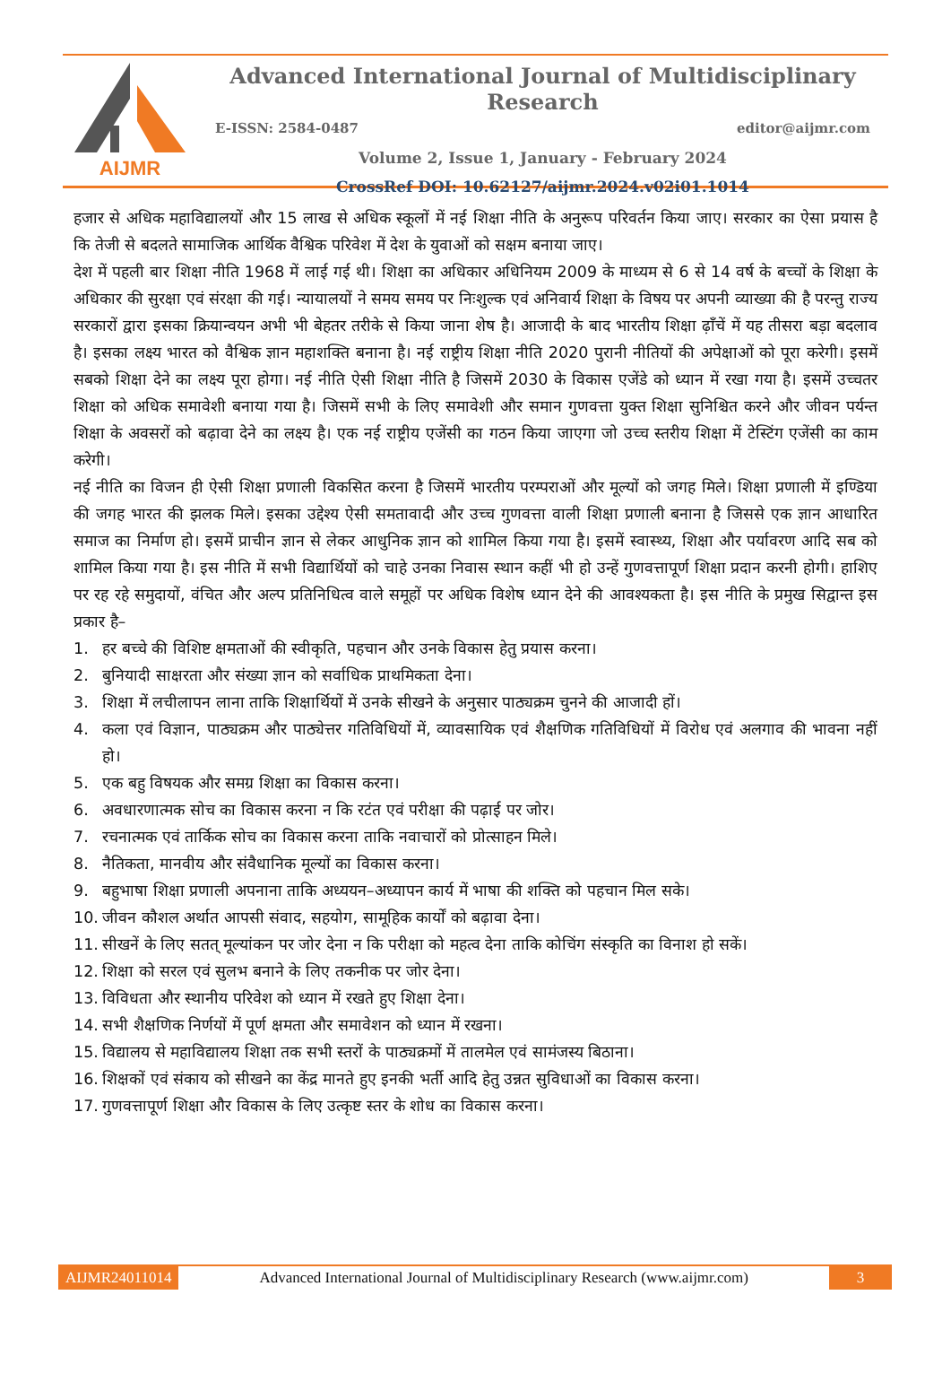AIJMR
Advanced International Journal of Multidisciplinary Research
E-ISSN: 2584-0487 editor@aijmr.com
Volume 2, Issue 1, January - February 2024
CrossRef DOI: 10.62127/aijmr.2024.v02i01.1014
हजार से अधिक महाविद्यालयों और 15 लाख से अधिक स्कूलों में नई शिक्षा नीति के अनुरूप परिवर्तन किया जाए। सरकार का ऐसा प्रयास है कि तेजी से बदलते सामाजिक आर्थिक वैश्विक परिवेश में देश के युवाओं को सक्षम बनाया जाए।
देश में पहली बार शिक्षा नीति 1968 में लाई गई थी। शिक्षा का अधिकार अधिनियम 2009 के माध्यम से 6 से 14 वर्ष के बच्चों के शिक्षा के अधिकार की सुरक्षा एवं संरक्षा की गई। न्यायालयों ने समय समय पर निःशुल्क एवं अनिवार्य शिक्षा के विषय पर अपनी व्याख्या की है परन्तु राज्य सरकारों द्वारा इसका क्रियान्वयन अभी भी बेहतर तरीके से किया जाना शेष है। आजादी के बाद भारतीय शिक्षा ढ़ाँचें में यह तीसरा बड़ा बदलाव है। इसका लक्ष्य भारत को वैश्विक ज्ञान महाशक्ति बनाना है। नई राष्ट्रीय शिक्षा नीति 2020 पुरानी नीतियों की अपेक्षाओं को पूरा करेगी। इसमें सबको शिक्षा देने का लक्ष्य पूरा होगा। नई नीति ऐसी शिक्षा नीति है जिसमें 2030 के विकास एजेंडे को ध्यान में रखा गया है। इसमें उच्चतर शिक्षा को अधिक समावेशी बनाया गया है। जिसमें सभी के लिए समावेशी और समान गुणवत्ता युक्त शिक्षा सुनिश्चित करने और जीवन पर्यन्त शिक्षा के अवसरों को बढ़ावा देने का लक्ष्य है। एक नई राष्ट्रीय एजेंसी का गठन किया जाएगा जो उच्च स्तरीय शिक्षा में टेस्टिंग एजेंसी का काम करेगी।
नई नीति का विजन ही ऐसी शिक्षा प्रणाली विकसित करना है जिसमें भारतीय परम्पराओं और मूल्यों को जगह मिले। शिक्षा प्रणाली में इण्डिया की जगह भारत की झलक मिले। इसका उद्देश्य ऐसी समतावादी और उच्च गुणवत्ता वाली शिक्षा प्रणाली बनाना है जिससे एक ज्ञान आधारित समाज का निर्माण हो। इसमें प्राचीन ज्ञान से लेकर आधुनिक ज्ञान को शामिल किया गया है। इसमें स्वास्थ्य, शिक्षा और पर्यावरण आदि सब को शामिल किया गया है। इस नीति में सभी विद्यार्थियों को चाहे उनका निवास स्थान कहीं भी हो उन्हें गुणवत्तापूर्ण शिक्षा प्रदान करनी होगी। हाशिए पर रह रहे समुदायों, वंचित और अल्प प्रतिनिधित्व वाले समूहों पर अधिक विशेष ध्यान देने की आवश्यकता है। इस नीति के प्रमुख सिद्वान्त इस प्रकार है–
1. हर बच्चे की विशिष्ट क्षमताओं की स्वीकृति, पहचान और उनके विकास हेतु प्रयास करना।
2. बुनियादी साक्षरता और संख्या ज्ञान को सर्वाधिक प्राथमिकता देना।
3. शिक्षा में लचीलापन लाना ताकि शिक्षार्थियों में उनके सीखने के अनुसार पाठ्यक्रम चुनने की आजादी हों।
4. कला एवं विज्ञान, पाठ्यक्रम और पाठ्येत्तर गतिविधियों में, व्यावसायिक एवं शैक्षणिक गतिविधियों में विरोध एवं अलगाव की भावना नहीं हो।
5. एक बहु विषयक और समग्र शिक्षा का विकास करना।
6. अवधारणात्मक सोच का विकास करना न कि रटंत एवं परीक्षा की पढ़ाई पर जोर।
7. रचनात्मक एवं तार्किक सोच का विकास करना ताकि नवाचारों को प्रोत्साहन मिले।
8. नैतिकता, मानवीय और संवैधानिक मूल्यों का विकास करना।
9. बहुभाषा शिक्षा प्रणाली अपनाना ताकि अध्ययन–अध्यापन कार्य में भाषा की शक्ति को पहचान मिल सके।
10. जीवन कौशल अर्थात आपसी संवाद, सहयोग, सामूहिक कार्यों को बढ़ावा देना।
11. सीखनें के लिए सतत् मूल्यांकन पर जोर देना न कि परीक्षा को महत्व देना ताकि कोचिंग संस्कृति का विनाश हो सकें।
12. शिक्षा को सरल एवं सुलभ बनाने के लिए तकनीक पर जोर देना।
13. विविधता और स्थानीय परिवेश को ध्यान में रखते हुए शिक्षा देना।
14. सभी शैक्षणिक निर्णयों में पूर्ण क्षमता और समावेशन को ध्यान में रखना।
15. विद्यालय से महाविद्यालय शिक्षा तक सभी स्तरों के पाठ्यक्रमों में तालमेल एवं सामंजस्य बिठाना।
16. शिक्षकों एवं संकाय को सीखने का केंद्र मानते हुए इनकी भर्ती आदि हेतु उन्नत सुविधाओं का विकास करना।
17. गुणवत्तापूर्ण शिक्षा और विकास के लिए उत्कृष्ट स्तर के शोध का विकास करना।
AIJMR24011014 Advanced International Journal of Multidisciplinary Research (www.aijmr.com) 3